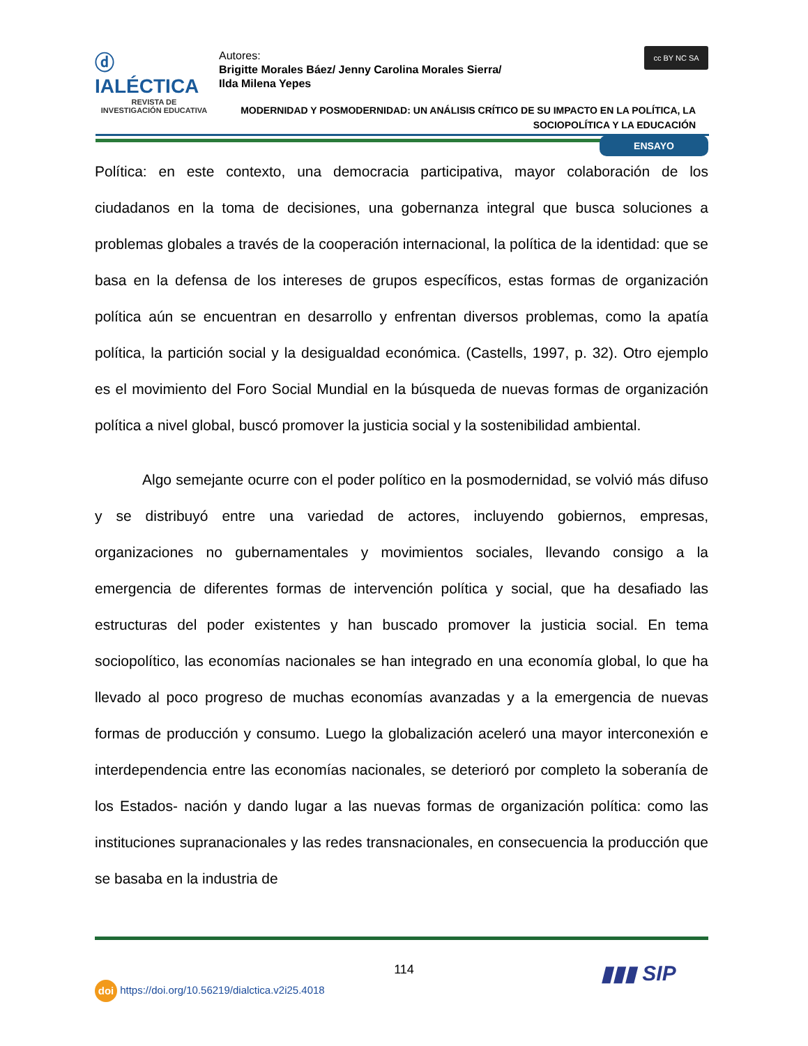ⓓ IALÉCTICA
REVISTA DE
INVESTIGACIÓN EDUCATIVA
Autores:
Brigitte Morales Báez/ Jenny Carolina Morales Sierra/
Ilda Milena Yepes
cc BY NC SA
MODERNIDAD Y POSMODERNIDAD: UN ANÁLISIS CRÍTICO DE SU IMPACTO EN LA POLÍTICA, LA SOCIOPOLÍTICA Y LA EDUCACIÓN
ENSAYO
Política: en este contexto, una democracia participativa, mayor colaboración de los ciudadanos en la toma de decisiones, una gobernanza integral que busca soluciones a problemas globales a través de la cooperación internacional, la política de la identidad: que se basa en la defensa de los intereses de grupos específicos, estas formas de organización política aún se encuentran en desarrollo y enfrentan diversos problemas, como la apatía política, la partición social y la desigualdad económica. (Castells, 1997, p. 32). Otro ejemplo es el movimiento del Foro Social Mundial en la búsqueda de nuevas formas de organización política a nivel global, buscó promover la justicia social y la sostenibilidad ambiental.
Algo semejante ocurre con el poder político en la posmodernidad, se volvió más difuso y se distribuyó entre una variedad de actores, incluyendo gobiernos, empresas, organizaciones no gubernamentales y movimientos sociales, llevando consigo a la emergencia de diferentes formas de intervención política y social, que ha desafiado las estructuras del poder existentes y han buscado promover la justicia social. En tema sociopolítico, las economías nacionales se han integrado en una economía global, lo que ha llevado al poco progreso de muchas economías avanzadas y a la emergencia de nuevas formas de producción y consumo. Luego la globalización aceleró una mayor interconexión e interdependencia entre las economías nacionales, se deterioró por completo la soberanía de los Estados- nación y dando lugar a las nuevas formas de organización política: como las instituciones supranacionales y las redes transnacionales, en consecuencia la producción que se basaba en la industria de
114
doi https://doi.org/10.56219/dialctica.v2i25.4018
▮▮▮ SIP